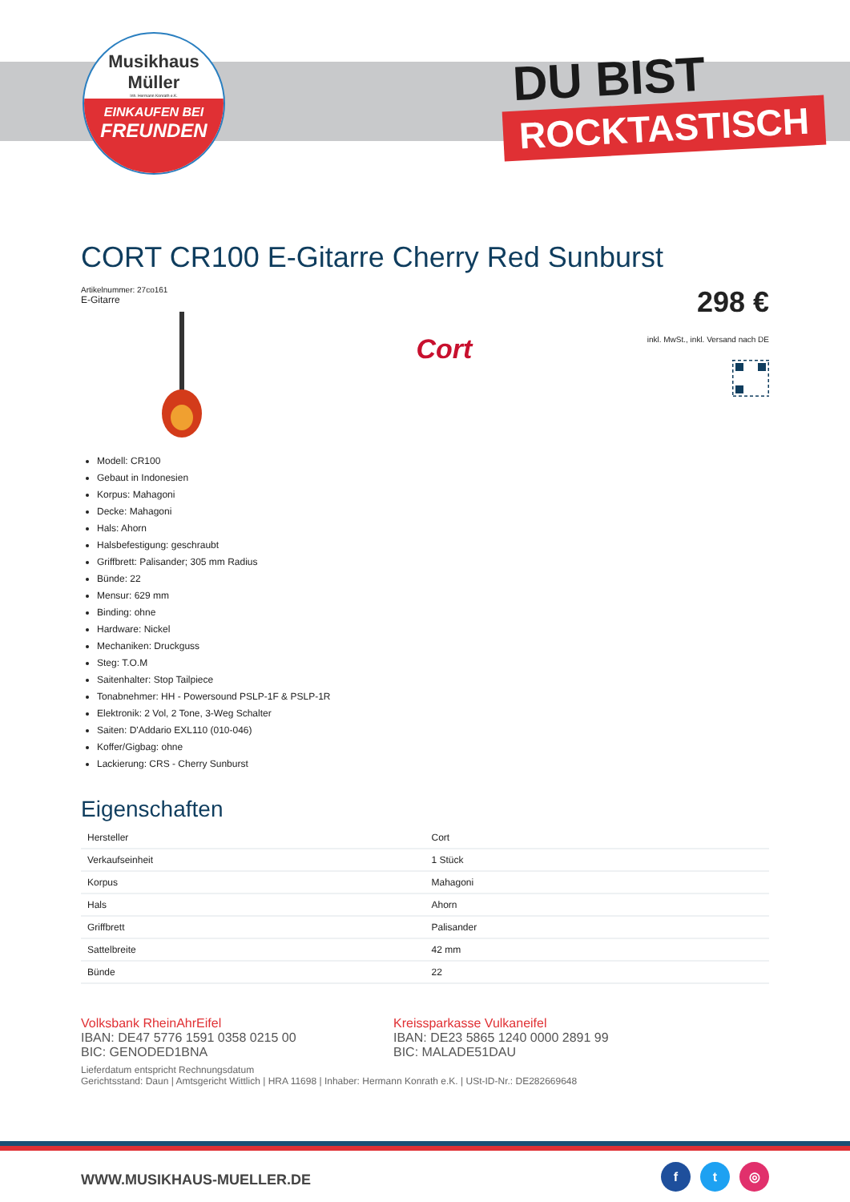Musikhaus
Müller
Inh. Hermann Konrath e.K.
EINKAUFEN BEI
FREUNDEN
DU BIST
ROCKTASTISCH
CORT CR100 E-Gitarre Cherry Red Sunburst
Artikelnummer: 27co161
E-Gitarre
Cort
298 €
inkl. MwSt., inkl. Versand nach DE
Modell: CR100
Gebaut in Indonesien
Korpus: Mahagoni
Decke: Mahagoni
Hals: Ahorn
Halsbefestigung: geschraubt
Griffbrett: Palisander; 305 mm Radius
Bünde: 22
Mensur: 629 mm
Binding: ohne
Hardware: Nickel
Mechaniken: Druckguss
Steg: T.O.M
Saitenhalter: Stop Tailpiece
Tonabnehmer: HH - Powersound PSLP-1F & PSLP-1R
Elektronik: 2 Vol, 2 Tone, 3-Weg Schalter
Saiten: D'Addario EXL110 (010-046)
Koffer/Gigbag: ohne
Lackierung: CRS - Cherry Sunburst
Eigenschaften
| Hersteller | Cort |
| Verkaufseinheit | 1 Stück |
| Korpus | Mahagoni |
| Hals | Ahorn |
| Griffbrett | Palisander |
| Sattelbreite | 42 mm |
| Bünde | 22 |
Volksbank RheinAhrEifel
IBAN: DE47 5776 1591 0358 0215 00
BIC: GENODED1BNA
Kreissparkasse Vulkaneifel
IBAN: DE23 5865 1240 0000 2891 99
BIC: MALADE51DAU
Lieferdatum entspricht Rechnungsdatum
Gerichtsstand: Daun | Amtsgericht Wittlich | HRA 11698 | Inhaber: Hermann Konrath e.K. | USt-ID-Nr.: DE282669648
WWW.MUSIKHAUS-MUELLER.DE
f t ◎